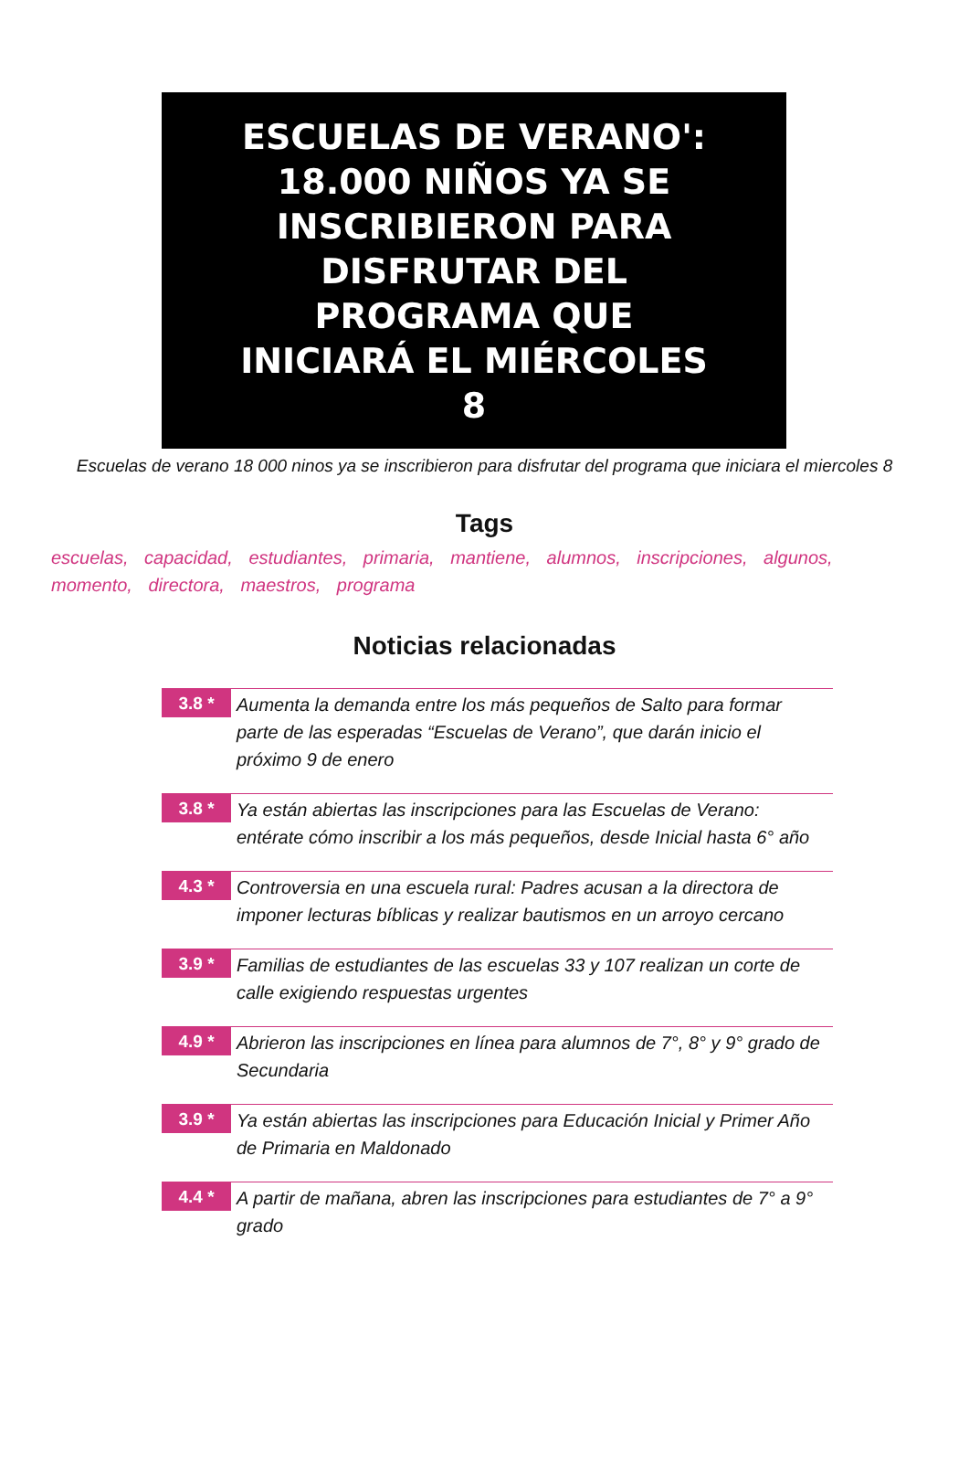ESCUELAS DE VERANO':
18.000 NIÑOS YA SE
INSCRIBIERON PARA
DISFRUTAR DEL
PROGRAMA QUE
INICIARÁ EL MIÉRCOLES
8
Escuelas de verano 18 000 ninos ya se inscribieron para disfrutar del programa que iniciara el miercoles 8
Tags
escuelas, capacidad, estudiantes, primaria, mantiene, alumnos, inscripciones, algunos, momento, directora, maestros, programa
Noticias relacionadas
3.8 *
Aumenta la demanda entre los más pequeños de Salto para formar parte de las esperadas “Escuelas de Verano”, que darán inicio el próximo 9 de enero
3.8 *
Ya están abiertas las inscripciones para las Escuelas de Verano: entérate cómo inscribir a los más pequeños, desde Inicial hasta 6° año
4.3 *
Controversia en una escuela rural: Padres acusan a la directora de imponer lecturas bíblicas y realizar bautismos en un arroyo cercano
3.9 *
Familias de estudiantes de las escuelas 33 y 107 realizan un corte de calle exigiendo respuestas urgentes
4.9 *
Abrieron las inscripciones en línea para alumnos de 7°, 8° y 9° grado de Secundaria
3.9 *
Ya están abiertas las inscripciones para Educación Inicial y Primer Año de Primaria en Maldonado
4.4 *
A partir de mañana, abren las inscripciones para estudiantes de 7° a 9° grado